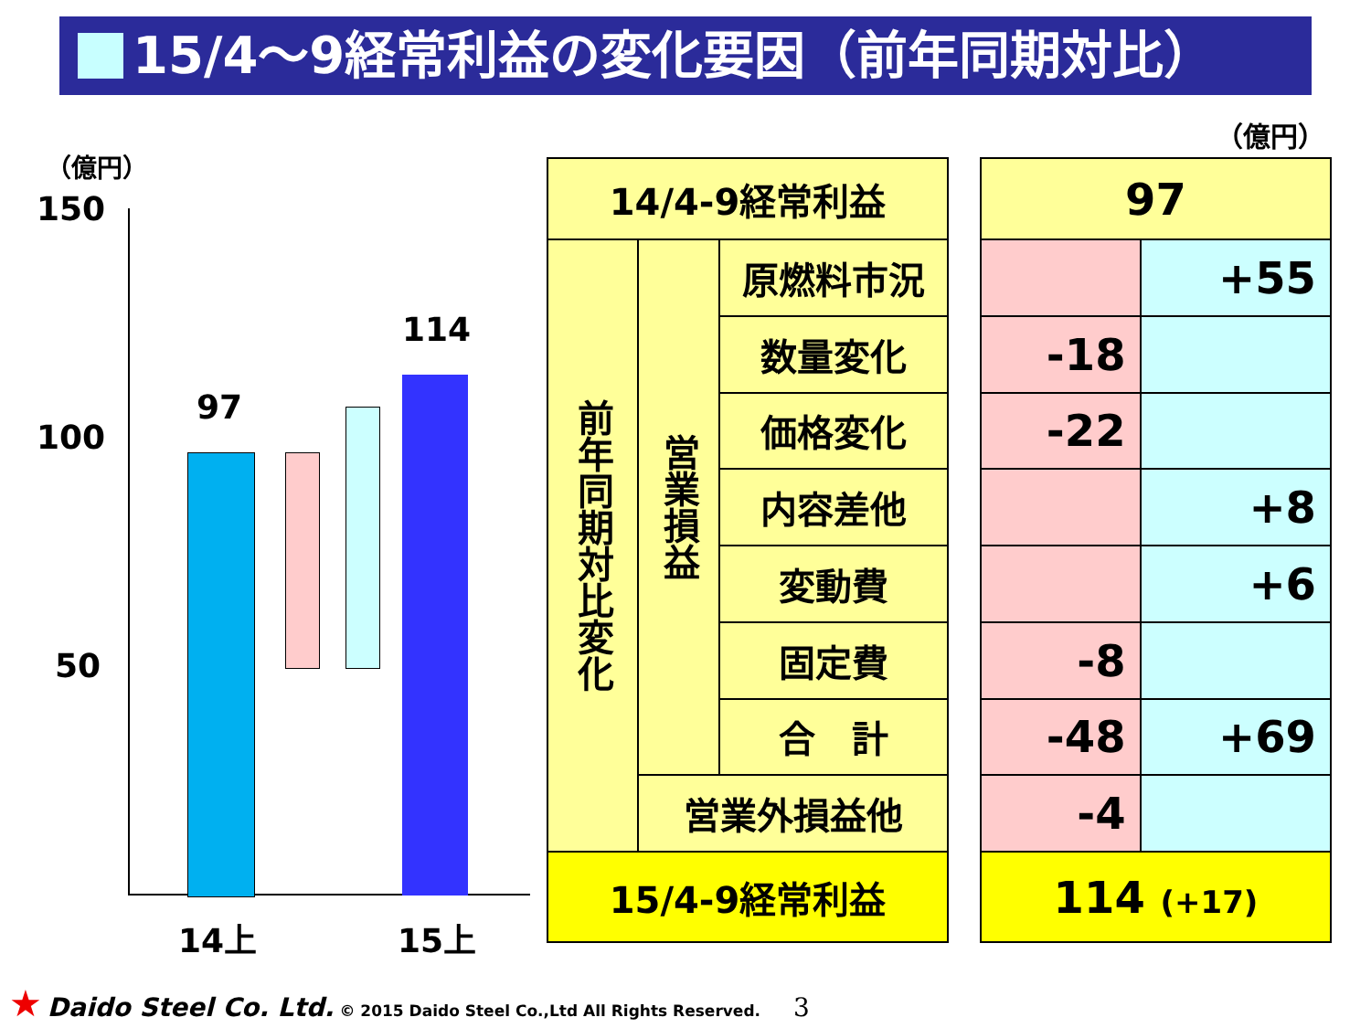15/4～9経常利益の変化要因（前年同期対比）
（億円）
150
100
50
97
114
14上 15上
（億円）
| 14/4-9経常利益 | | |
| 前年同期対比変化 | 営業損益 | 原燃料市況 |
| | | 数量変化 |
| | | 価格変化 |
| | | 内容差他 |
| | | 変動費 |
| | | 固定費 |
| | | 合 計 |
| | 営業外損益他 | |
| 15/4-9経常利益 | | |
| 97 | |
| | +55 |
| -18 | |
| -22 | |
| | +8 |
| | +6 |
| -8 | |
| -48 | +69 |
| -4 | |
| 114 (+17) | |
★ Daido Steel Co. Ltd. © 2015 Daido Steel Co.,Ltd All Rights Reserved. 3